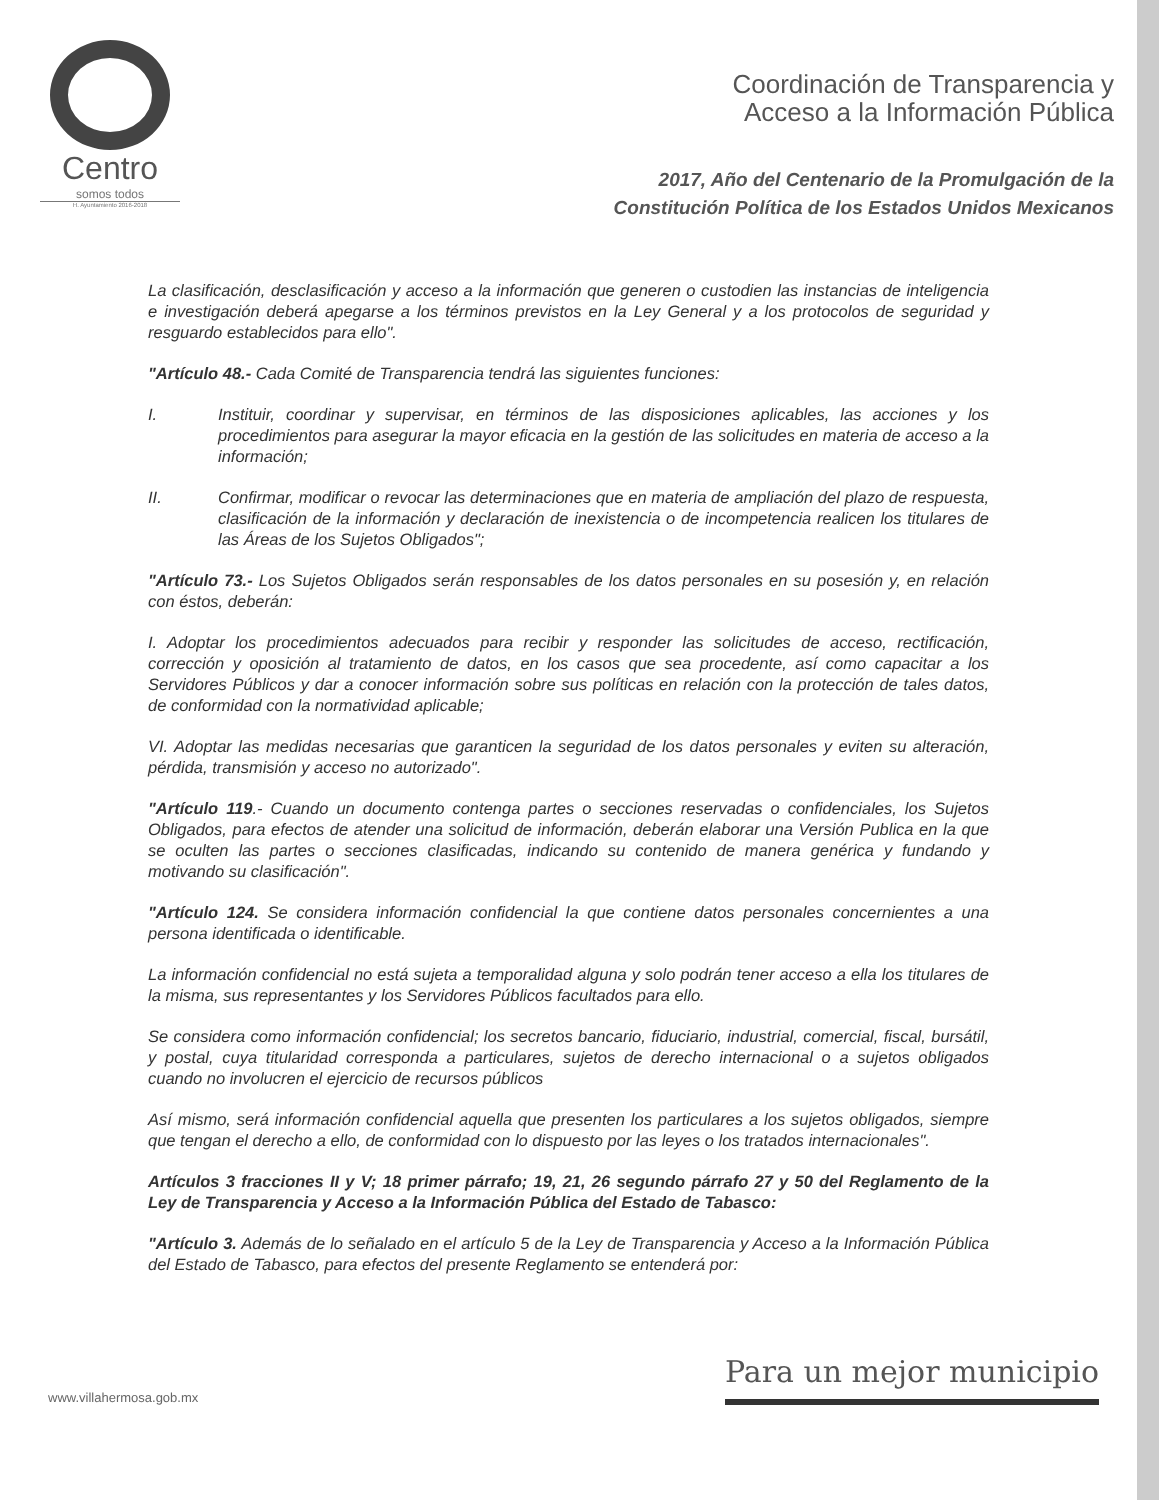Centro
somos todos
H. Ayuntamiento 2016-2018
Coordinación de Transparencia y
Acceso a la Información Pública
2017, Año del Centenario de la Promulgación de la
Constitución Política de los Estados Unidos Mexicanos
La clasificación, desclasificación y acceso a la información que generen o custodien las instancias de inteligencia e investigación deberá apegarse a los términos previstos en la Ley General y a los protocolos de seguridad y resguardo establecidos para ello".
"Artículo 48.- Cada Comité de Transparencia tendrá las siguientes funciones:
I. Instituir, coordinar y supervisar, en términos de las disposiciones aplicables, las acciones y los procedimientos para asegurar la mayor eficacia en la gestión de las solicitudes en materia de acceso a la información;
II. Confirmar, modificar o revocar las determinaciones que en materia de ampliación del plazo de respuesta, clasificación de la información y declaración de inexistencia o de incompetencia realicen los titulares de las Áreas de los Sujetos Obligados";
"Artículo 73.- Los Sujetos Obligados serán responsables de los datos personales en su posesión y, en relación con éstos, deberán:
I. Adoptar los procedimientos adecuados para recibir y responder las solicitudes de acceso, rectificación, corrección y oposición al tratamiento de datos, en los casos que sea procedente, así como capacitar a los Servidores Públicos y dar a conocer información sobre sus políticas en relación con la protección de tales datos, de conformidad con la normatividad aplicable;
VI. Adoptar las medidas necesarias que garanticen la seguridad de los datos personales y eviten su alteración, pérdida, transmisión y acceso no autorizado".
"Artículo 119.- Cuando un documento contenga partes o secciones reservadas o confidenciales, los Sujetos Obligados, para efectos de atender una solicitud de información, deberán elaborar una Versión Publica en la que se oculten las partes o secciones clasificadas, indicando su contenido de manera genérica y fundando y motivando su clasificación".
"Artículo 124. Se considera información confidencial la que contiene datos personales concernientes a una persona identificada o identificable.
La información confidencial no está sujeta a temporalidad alguna y solo podrán tener acceso a ella los titulares de la misma, sus representantes y los Servidores Públicos facultados para ello.
Se considera como información confidencial; los secretos bancario, fiduciario, industrial, comercial, fiscal, bursátil, y postal, cuya titularidad corresponda a particulares, sujetos de derecho internacional o a sujetos obligados cuando no involucren el ejercicio de recursos públicos
Así mismo, será información confidencial aquella que presenten los particulares a los sujetos obligados, siempre que tengan el derecho a ello, de conformidad con lo dispuesto por las leyes o los tratados internacionales".
Artículos 3 fracciones II y V; 18 primer párrafo; 19, 21, 26 segundo párrafo 27 y 50 del Reglamento de la Ley de Transparencia y Acceso a la Información Pública del Estado de Tabasco:
"Artículo 3. Además de lo señalado en el artículo 5 de la Ley de Transparencia y Acceso a la Información Pública del Estado de Tabasco, para efectos del presente Reglamento se entenderá por:
www.villahermosa.gob.mx
Para un mejor municipio